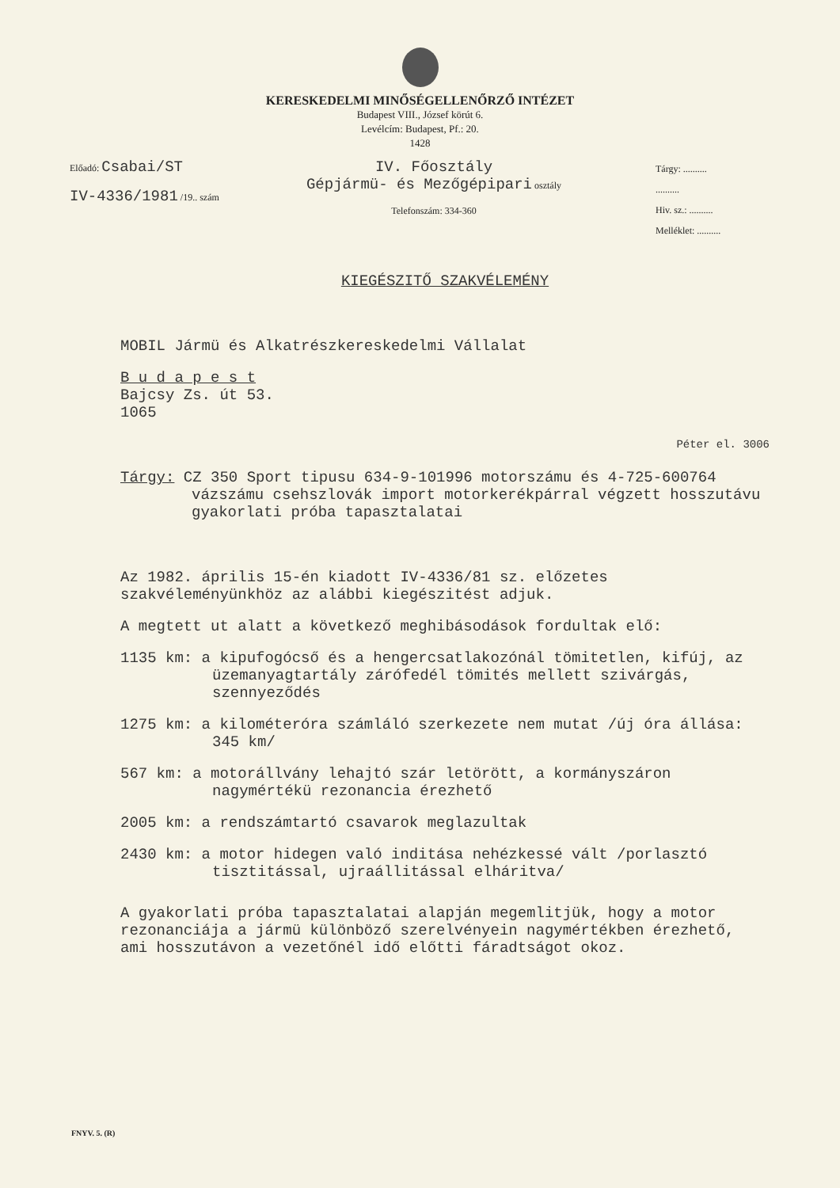KERESKEDELMI MINŐSÉGELLENŐRZŐ INTÉZET
Budapest VIII., József körút 6.
Levélcím: Budapest, Pf.: 20.
1428
Előadó: Csabai/ST
IV-4336/1981 /19.. szám
IV. Főosztály
Gépjármü- és Mezőgépipari osztály
Telefonszám: 334-360
Tárgy: ..........
..........
Hiv. sz.: ..........
Melléklet: ..........
KIEGÉSZITŐ SZAKVÉLEMÉNY
MOBIL Jármü és Alkatrészkereskedelmi Vállalat
B u d a p e s t
Bajcsy Zs. út 53.
1065
Péter el. 3006
Tárgy: CZ 350 Sport tipusu 634-9-101996 motorszámu és 4-725-600764 vázszámu csehszlovák import motorkerékpárral végzett hosszutávu gyakorlati próba tapasztalatai
Az 1982. április 15-én kiadott IV-4336/81 sz. előzetes szakvéleményünkhöz az alábbi kiegészitést adjuk.
A megtett ut alatt a következő meghibásodások fordultak elő:
1135 km: a kipufogócső és a hengercsatlakozónál tömitetlen, kifúj, az üzemanyagtartály zárófedél tömités mellett szivárgás, szennyeződés
1275 km: a kilométeróra számláló szerkezete nem mutat /új óra állása: 345 km/
567 km: a motorállvány lehajtó szár letörött, a kormányszáron nagymértékü rezonancia érezhető
2005 km: a rendszámtartó csavarok meglazultak
2430 km: a motor hidegen való inditása nehézkessé vált /porlasztó tisztitással, ujraállitással elháritva/
A gyakorlati próba tapasztalatai alapján megemlitjük, hogy a motor rezonanciája a jármü különböző szerelvényein nagymértékben érezhető, ami hosszutávon a vezetőnél idő előtti fáradtságot okoz.
FNYV. 5. (R)